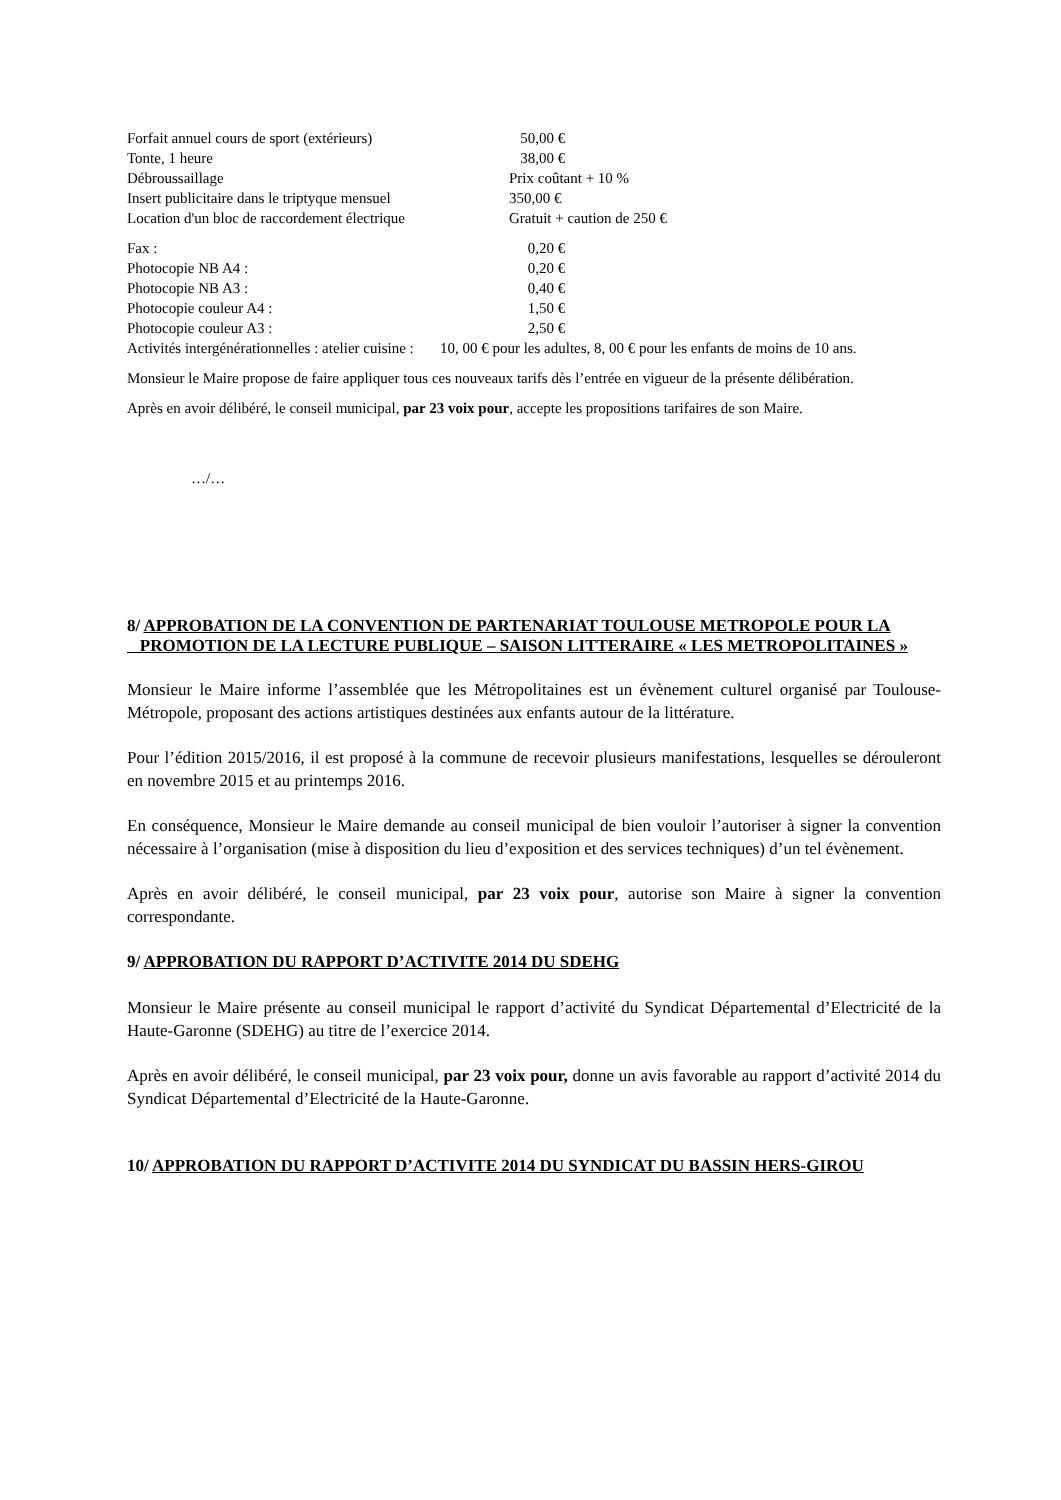Forfait annuel cours de sport (extérieurs) 50,00 €
Tonte, 1 heure 38,00 €
Débroussaillage Prix coûtant + 10 %
Insert publicitaire dans le triptyque mensuel 350,00 €
Location d'un bloc de raccordement électrique Gratuit + caution de 250 €
Fax : 0,20 €
Photocopie NB A4 : 0,20 €
Photocopie NB A3 : 0,40 €
Photocopie couleur A4 : 1,50 €
Photocopie couleur A3 : 2,50 €
Activités intergénérationnelles : atelier cuisine : 10, 00 € pour les adultes, 8, 00 € pour les enfants de moins de 10 ans.
Monsieur le Maire propose de faire appliquer tous ces nouveaux tarifs dès l’entrée en vigueur de la présente délibération.
Après en avoir délibéré, le conseil municipal, par 23 voix pour, accepte les propositions tarifaires de son Maire.
…/…
8/ APPROBATION DE LA CONVENTION DE PARTENARIAT TOULOUSE METROPOLE POUR LA
PROMOTION DE LA LECTURE PUBLIQUE – SAISON LITTERAIRE « LES METROPOLITAINES »
Monsieur le Maire informe l’assemblée que les Métropolitaines est un évènement culturel organisé par Toulouse-Métropole, proposant des actions artistiques destinées aux enfants autour de la littérature.
Pour l’édition 2015/2016, il est proposé à la commune de recevoir plusieurs manifestations, lesquelles se dérouleront en novembre 2015 et au printemps 2016.
En conséquence, Monsieur le Maire demande au conseil municipal de bien vouloir l’autoriser à signer la convention nécessaire à l’organisation (mise à disposition du lieu d’exposition et des services techniques) d’un tel évènement.
Après en avoir délibéré, le conseil municipal, par 23 voix pour, autorise son Maire à signer la convention correspondante.
9/ APPROBATION DU RAPPORT D’ACTIVITE 2014 DU SDEHG
Monsieur le Maire présente au conseil municipal le rapport d’activité du Syndicat Départemental d’Electricité de la Haute-Garonne (SDEHG) au titre de l’exercice 2014.
Après en avoir délibéré, le conseil municipal, par 23 voix pour, donne un avis favorable au rapport d’activité 2014 du Syndicat Départemental d’Electricité de la Haute-Garonne.
10/ APPROBATION DU RAPPORT D’ACTIVITE 2014 DU SYNDICAT DU BASSIN HERS-GIROU